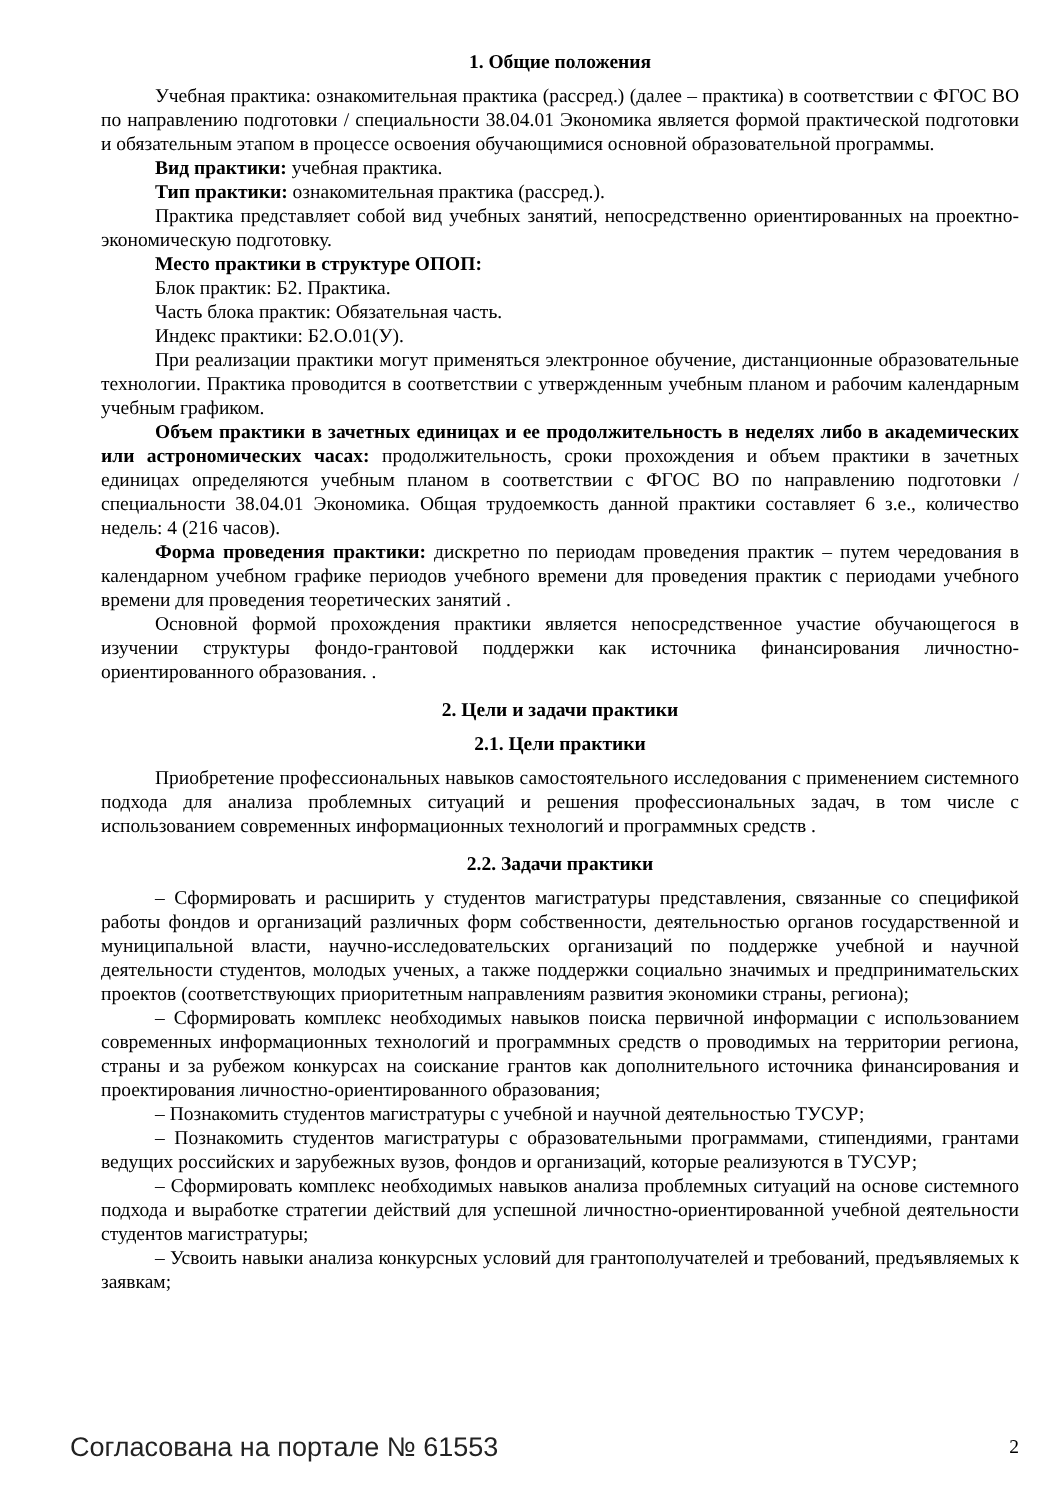1. Общие положения
Учебная практика: ознакомительная практика (рассред.) (далее – практика) в соответствии с ФГОС ВО по направлению подготовки / специальности 38.04.01 Экономика является формой практической подготовки и обязательным этапом в процессе освоения обучающимися основной образовательной программы.
Вид практики: учебная практика.
Тип практики: ознакомительная практика (рассред.).
Практика представляет собой вид учебных занятий, непосредственно ориентированных на проектно-экономическую подготовку.
Место практики в структуре ОПОП:
Блок практик: Б2. Практика.
Часть блока практик: Обязательная часть.
Индекс практики: Б2.О.01(У).
При реализации практики могут применяться электронное обучение, дистанционные образовательные технологии. Практика проводится в соответствии с утвержденным учебным планом и рабочим календарным учебным графиком.
Объем практики в зачетных единицах и ее продолжительность в неделях либо в академических или астрономических часах: продолжительность, сроки прохождения и объем практики в зачетных единицах определяются учебным планом в соответствии с ФГОС ВО по направлению подготовки / специальности 38.04.01 Экономика. Общая трудоемкость данной практики составляет 6 з.е., количество недель: 4 (216 часов).
Форма проведения практики: дискретно по периодам проведения практик – путем чередования в календарном учебном графике периодов учебного времени для проведения практик с периодами учебного времени для проведения теоретических занятий .
Основной формой прохождения практики является непосредственное участие обучающегося в изучении структуры фондо-грантовой поддержки как источника финансирования личностно-ориентированного образования. .
2. Цели и задачи практики
2.1. Цели практики
Приобретение профессиональных навыков самостоятельного исследования с применением системного подхода для анализа проблемных ситуаций и решения профессиональных задач, в том числе с использованием современных информационных технологий и программных средств .
2.2. Задачи практики
– Сформировать и расширить у студентов магистратуры представления, связанные со спецификой работы фондов и организаций различных форм собственности, деятельностью органов государственной и муниципальной власти, научно-исследовательских организаций по поддержке учебной и научной деятельности студентов, молодых ученых, а также поддержки социально значимых и предпринимательских проектов (соответствующих приоритетным направлениям развития экономики страны, региона);
– Сформировать комплекс необходимых навыков поиска первичной информации с использованием современных информационных технологий и программных средств о проводимых на территории региона, страны и за рубежом конкурсах на соискание грантов как дополнительного источника финансирования и проектирования личностно-ориентированного образования;
– Познакомить студентов магистратуры с учебной и научной деятельностью ТУСУР;
– Познакомить студентов магистратуры с образовательными программами, стипендиями, грантами ведущих российских и зарубежных вузов, фондов и организаций, которые реализуются в ТУСУР;
– Сформировать комплекс необходимых навыков анализа проблемных ситуаций на основе системного подхода и выработке стратегии действий для успешной личностно-ориентированной учебной деятельности студентов магистратуры;
– Усвоить навыки анализа конкурсных условий для грантополучателей и требований, предъявляемых к заявкам;
Согласована на портале № 61553 2